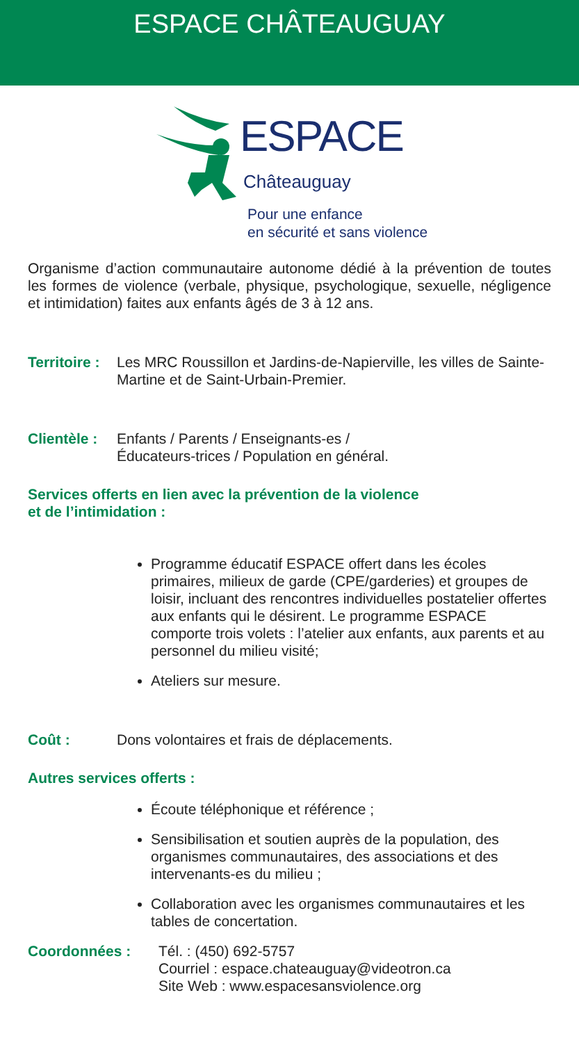ESPACE CHÂTEAUGUAY
ESPACE
Châteauguay
Pour une enfance
en sécurité et sans violence
Organisme d’action communautaire autonome dédié à la prévention de toutes les formes de violence (verbale, physique, psychologique, sexuelle, négligence et intimidation) faites aux enfants âgés de 3 à 12 ans.
Territoire :
Les MRC Roussillon et Jardins-de-Napierville, les villes de Sainte-Martine et de Saint-Urbain-Premier.
Clientèle :
Enfants / Parents / Enseignants-es /
Éducateurs-trices / Population en général.
Services offerts en lien avec la prévention de la violence
et de l’intimidation :
Programme éducatif ESPACE offert dans les écoles primaires, milieux de garde (CPE/garderies) et groupes de loisir, incluant des rencontres individuelles postatelier offertes aux enfants qui le désirent. Le programme ESPACE comporte trois volets : l’atelier aux enfants, aux parents et au personnel du milieu visité;
Ateliers sur mesure.
Coût : Dons volontaires et frais de déplacements.
Autres services offerts :
Écoute téléphonique et référence ;
Sensibilisation et soutien auprès de la population, des organismes communautaires, des associations et des intervenants-es du milieu ;
Collaboration avec les organismes communautaires et les tables de concertation.
Coordonnées : Tél. : (450) 692-5757
Courriel : espace.chateauguay@videotron.ca
Site Web : www.espacesansviolence.org